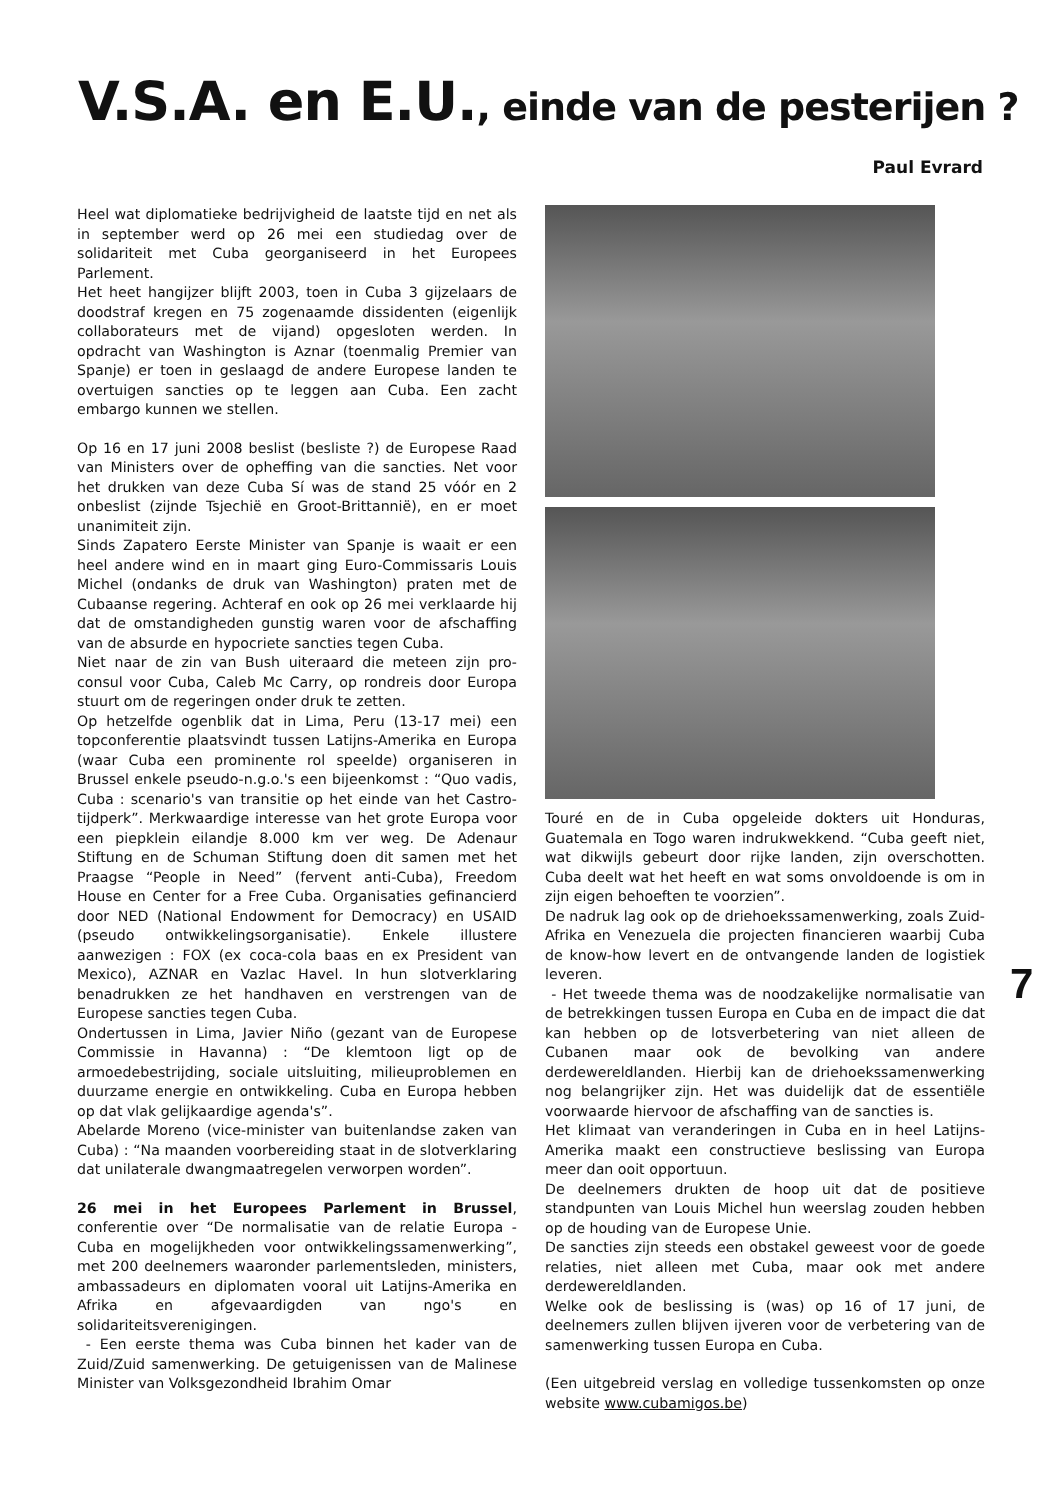V.S.A. en E.U., einde van de pesterijen ?
Paul Evrard
Heel wat diplomatieke bedrijvigheid de laatste tijd en net als in september werd op 26 mei een studiedag over de solidariteit met Cuba georganiseerd in het Europees Parlement.
Het heet hangijzer blijft 2003, toen in Cuba 3 gijzelaars de doodstraf kregen en 75 zogenaamde dissidenten (eigenlijk collaborateurs met de vijand) opgesloten werden. In opdracht van Washington is Aznar (toenmalig Premier van Spanje) er toen in geslaagd de andere Europese landen te overtuigen sancties op te leggen aan Cuba. Een zacht embargo kunnen we stellen.
Op 16 en 17 juni 2008 beslist (besliste ?) de Europese Raad van Ministers over de opheffing van die sancties. Net voor het drukken van deze Cuba Sí was de stand 25 vóór en 2 onbeslist (zijnde Tsjechië en Groot-Brittannië), en er moet unanimiteit zijn.
Sinds Zapatero Eerste Minister van Spanje is waait er een heel andere wind en in maart ging Euro-Commissaris Louis Michel (ondanks de druk van Washington) praten met de Cubaanse regering. Achteraf en ook op 26 mei verklaarde hij dat de omstandigheden gunstig waren voor de afschaffing van de absurde en hypocriete sancties tegen Cuba.
Niet naar de zin van Bush uiteraard die meteen zijn pro-consul voor Cuba, Caleb Mc Carry, op rondreis door Europa stuurt om de regeringen onder druk te zetten.
Op hetzelfde ogenblik dat in Lima, Peru (13-17 mei) een topconferentie plaatsvindt tussen Latijns-Amerika en Europa (waar Cuba een prominente rol speelde) organiseren in Brussel enkele pseudo-n.g.o.'s een bijeenkomst : “Quo vadis, Cuba : scenario's van transitie op het einde van het Castro-tijdperk”. Merkwaardige interesse van het grote Europa voor een piepklein eilandje 8.000 km ver weg. De Adenaur Stiftung en de Schuman Stiftung doen dit samen met het Praagse “People in Need” (fervent anti-Cuba), Freedom House en Center for a Free Cuba. Organisaties gefinancierd door NED (National Endowment for Democracy) en USAID (pseudo ontwikkelingsorganisatie). Enkele illustere aanwezigen : FOX (ex coca-cola baas en ex President van Mexico), AZNAR en Vazlac Havel. In hun slotverklaring benadrukken ze het handhaven en verstrengen van de Europese sancties tegen Cuba.
Ondertussen in Lima, Javier Niño (gezant van de Europese Commissie in Havanna) : “De klemtoon ligt op de armoedebestrijding, sociale uitsluiting, milieuproblemen en duurzame energie en ontwikkeling. Cuba en Europa hebben op dat vlak gelijkaardige agenda's”.
Abelarde Moreno (vice-minister van buitenlandse zaken van Cuba) : “Na maanden voorbereiding staat in de slotverklaring dat unilaterale dwangmaatregelen verworpen worden”.
26 mei in het Europees Parlement in Brussel, conferentie over “De normalisatie van de relatie Europa - Cuba en mogelijkheden voor ontwikkelingssamenwerking”, met 200 deelnemers waaronder parlementsleden, ministers, ambassadeurs en diplomaten vooral uit Latijns-Amerika en Afrika en afgevaardigden van ngo's en solidariteitsverenigingen.
- Een eerste thema was Cuba binnen het kader van de Zuid/Zuid samenwerking. De getuigenissen van de Malinese Minister van Volksgezondheid Ibrahim Omar
Touré en de in Cuba opgeleide dokters uit Honduras, Guatemala en Togo waren indrukwekkend. “Cuba geeft niet, wat dikwijls gebeurt door rijke landen, zijn overschotten. Cuba deelt wat het heeft en wat soms onvoldoende is om in zijn eigen behoeften te voorzien”.
De nadruk lag ook op de driehoekssamenwerking, zoals Zuid-Afrika en Venezuela die projecten financieren waarbij Cuba de know-how levert en de ontvangende landen de logistiek leveren.
- Het tweede thema was de noodzakelijke normalisatie van de betrekkingen tussen Europa en Cuba en de impact die dat kan hebben op de lotsverbetering van niet alleen de Cubanen maar ook de bevolking van andere derdewereldlanden. Hierbij kan de driehoekssamenwerking nog belangrijker zijn. Het was duidelijk dat de essentiële voorwaarde hiervoor de afschaffing van de sancties is.
Het klimaat van veranderingen in Cuba en in heel Latijns-Amerika maakt een constructieve beslissing van Europa meer dan ooit opportuun.
De deelnemers drukten de hoop uit dat de positieve standpunten van Louis Michel hun weerslag zouden hebben op de houding van de Europese Unie.
De sancties zijn steeds een obstakel geweest voor de goede relaties, niet alleen met Cuba, maar ook met andere derdewereldlanden.
Welke ook de beslissing is (was) op 16 of 17 juni, de deelnemers zullen blijven ijveren voor de verbetering van de samenwerking tussen Europa en Cuba.
(Een uitgebreid verslag en volledige tussenkomsten op onze website www.cubamigos.be)
7